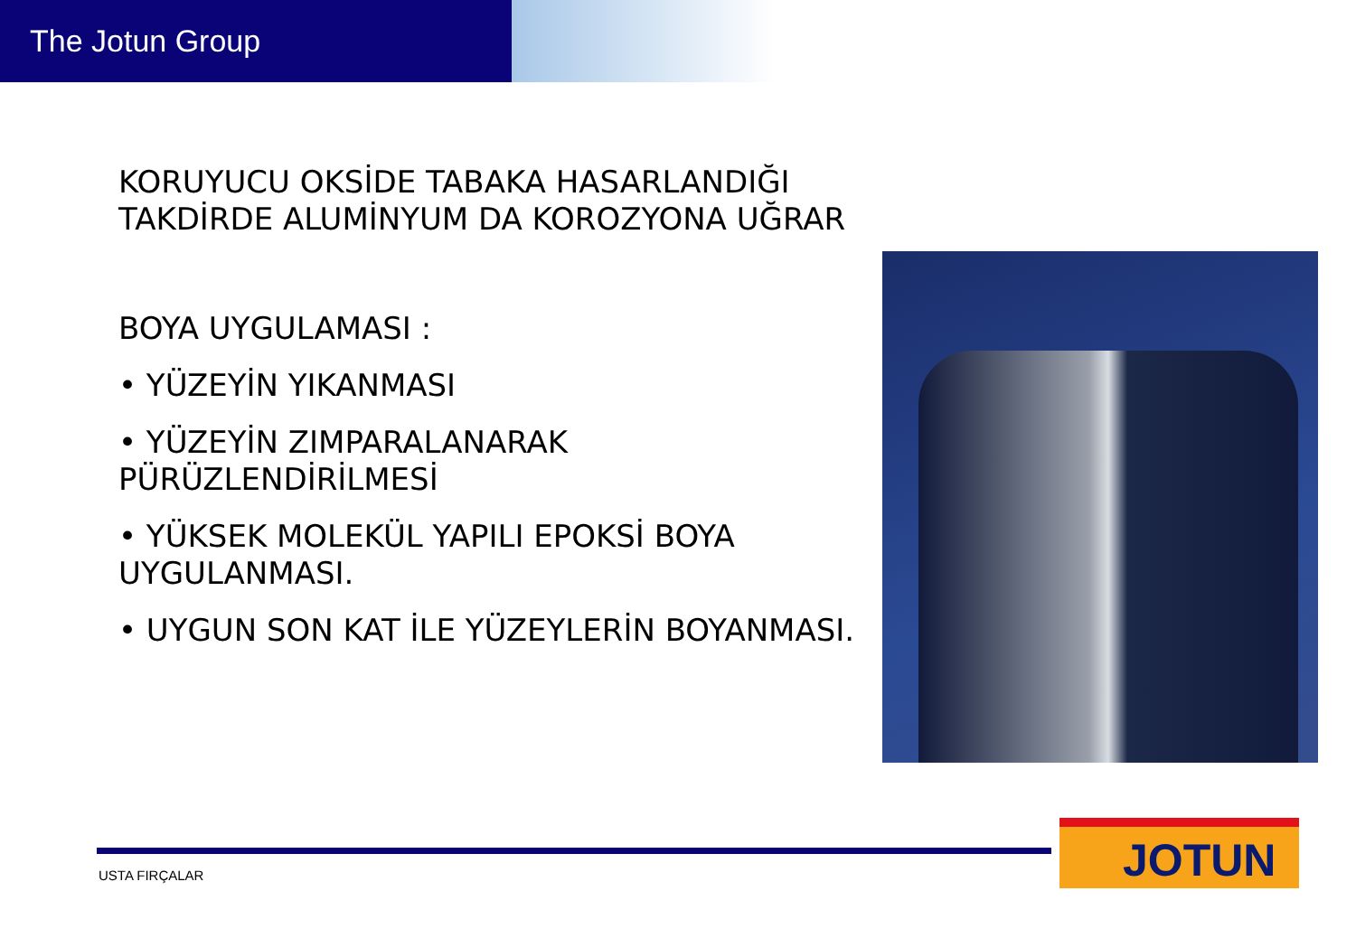The Jotun Group
KORUYUCU OKSİDE TABAKA HASARLANDIĞI TAKDİRDE ALUMİNYUM DA KOROZYONA UĞRAR
BOYA UYGULAMASI :
• YÜZEYİN YIKANMASI
• YÜZEYİN ZIMPARALANARAK PÜRÜZLENDİRİLMESİ
• YÜKSEK MOLEKÜL YAPILI EPOKSİ BOYA UYGULANMASI.
• UYGUN SON KAT İLE YÜZEYLERİN BOYANMASI.
USTA FIRÇALAR
JOTUN